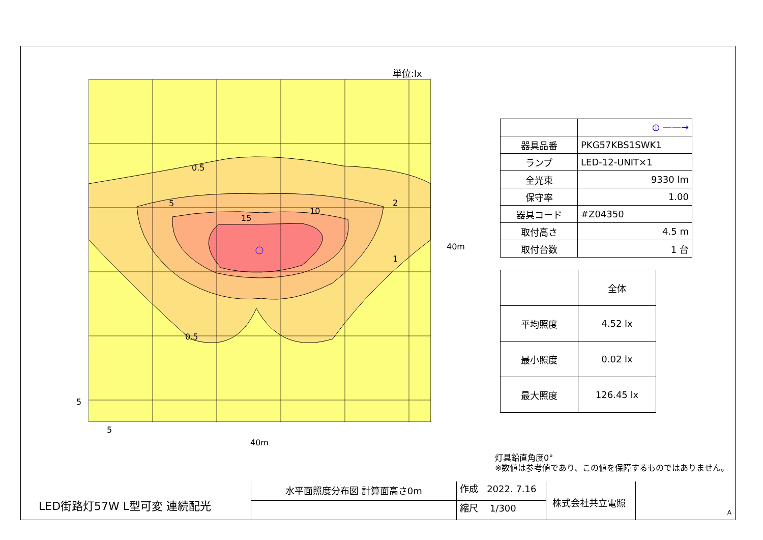単位:lx
0.5
5
15
10
2
1
0.5
40m
5
5
40m
| | ⦶ ——→ |
| 器具品番 | PKG57KBS1SWK1 |
| ランプ | LED-12-UNIT×1 |
| 全光束 | 9330 lm |
| 保守率 | 1.00 |
| 器具コード | #Z04350 |
| 取付高さ | 4.5 m |
| 取付台数 | 1 台 |
| | 全体 |
| 平均照度 | 4.52 lx |
| 最小照度 | 0.02 lx |
| 最大照度 | 126.45 lx |
灯具鉛直角度0°
※数値は参考値であり、この値を保障するものではありません。
LED街路灯57W L型可変 連続配光
水平面照度分布図 計算面高さ0m
作成 2022. 7.16
縮尺 1/300
株式会社共立電照
A